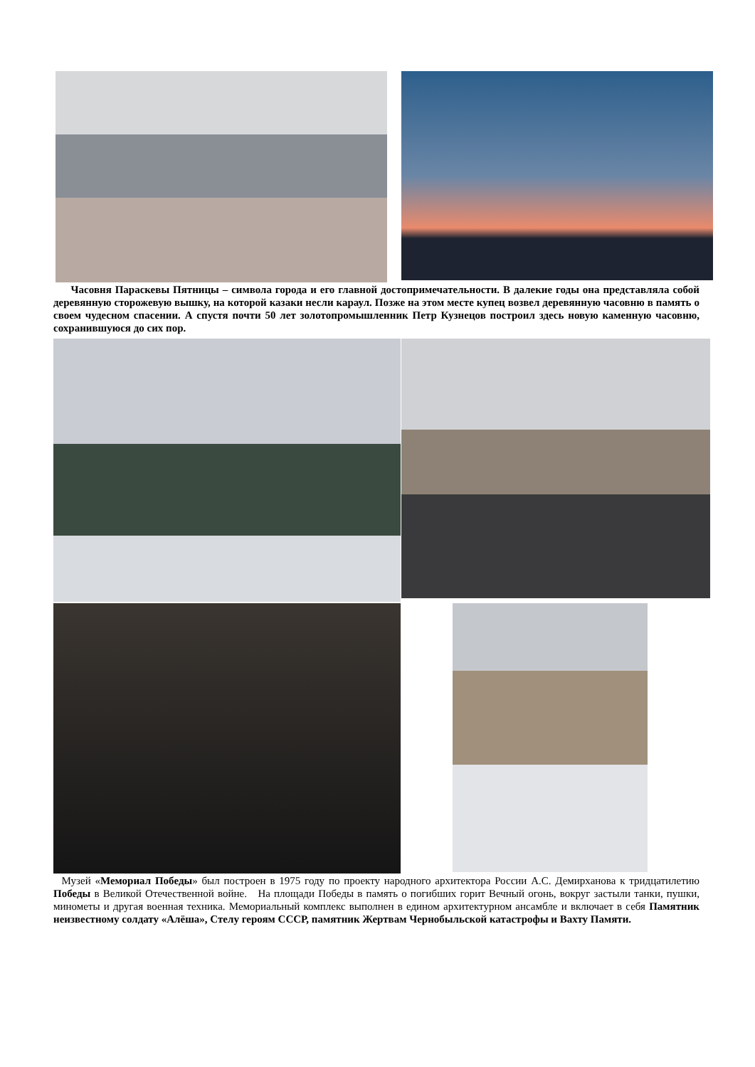Часовня Параскевы Пятницы – символа города и его главной достопримечательности. В далекие годы она представляла собой деревянную сторожевую вышку, на которой казаки несли караул. Позже на этом месте купец возвел деревянную часовню в память о своем чудесном спасении. А спустя почти 50 лет золотопромышленник Петр Кузнецов построил здесь новую каменную часовню, сохранившуюся до сих пор.
Музей «Мемориал Победы» был построен в 1975 году по проекту народного архитектора России А.С. Демирханова к тридцатилетию Победы в Великой Отечественной войне. На площади Победы в память о погибших горит Вечный огонь, вокруг застыли танки, пушки, минометы и другая военная техника. Мемориальный комплекс выполнен в едином архитектурном ансамбле и включает в себя Памятник неизвестному солдату «Алёша», Стелу героям СССР, памятник Жертвам Чернобыльской катастрофы и Вахту Памяти.